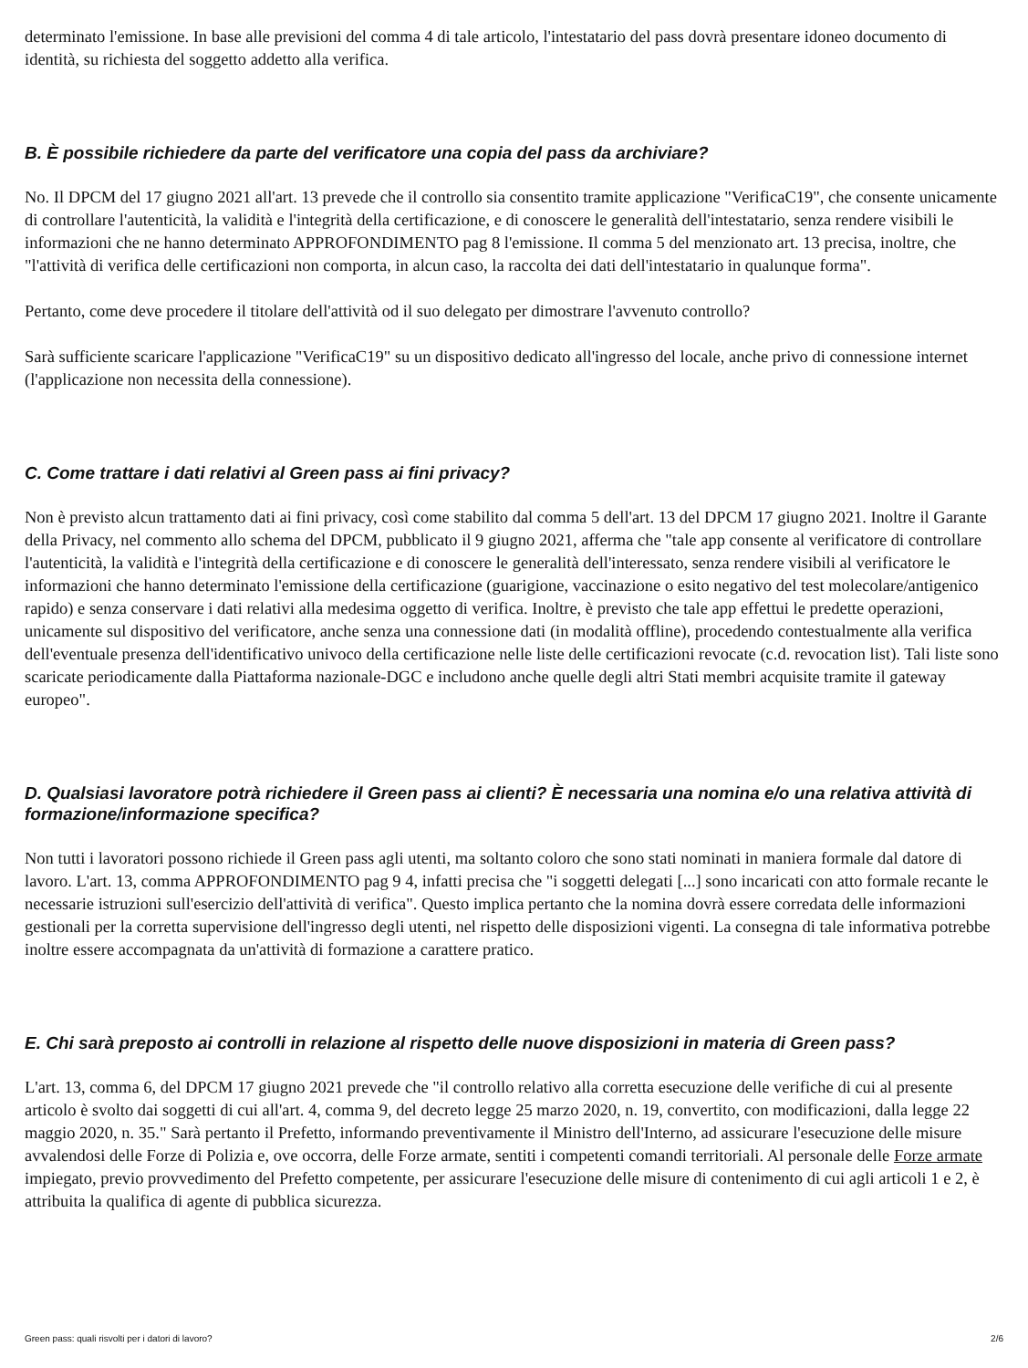determinato l'emissione. In base alle previsioni del comma 4 di tale articolo, l'intestatario del pass dovrà presentare idoneo documento di identità, su richiesta del soggetto addetto alla verifica.
B. È possibile richiedere da parte del verificatore una copia del pass da archiviare?
No. Il DPCM del 17 giugno 2021 all'art. 13 prevede che il controllo sia consentito tramite applicazione "VerificaC19", che consente unicamente di controllare l'autenticità, la validità e l'integrità della certificazione, e di conoscere le generalità dell'intestatario, senza rendere visibili le informazioni che ne hanno determinato APPROFONDIMENTO pag 8 l'emissione. Il comma 5 del menzionato art. 13 precisa, inoltre, che "l'attività di verifica delle certificazioni non comporta, in alcun caso, la raccolta dei dati dell'intestatario in qualunque forma".
Pertanto, come deve procedere il titolare dell'attività od il suo delegato per dimostrare l'avvenuto controllo?
Sarà sufficiente scaricare l'applicazione "VerificaC19" su un dispositivo dedicato all'ingresso del locale, anche privo di connessione internet (l'applicazione non necessita della connessione).
C. Come trattare i dati relativi al Green pass ai fini privacy?
Non è previsto alcun trattamento dati ai fini privacy, così come stabilito dal comma 5 dell'art. 13 del DPCM 17 giugno 2021. Inoltre il Garante della Privacy, nel commento allo schema del DPCM, pubblicato il 9 giugno 2021, afferma che "tale app consente al verificatore di controllare l'autenticità, la validità e l'integrità della certificazione e di conoscere le generalità dell'interessato, senza rendere visibili al verificatore le informazioni che hanno determinato l'emissione della certificazione (guarigione, vaccinazione o esito negativo del test molecolare/antigenico rapido) e senza conservare i dati relativi alla medesima oggetto di verifica. Inoltre, è previsto che tale app effettui le predette operazioni, unicamente sul dispositivo del verificatore, anche senza una connessione dati (in modalità offline), procedendo contestualmente alla verifica dell'eventuale presenza dell'identificativo univoco della certificazione nelle liste delle certificazioni revocate (c.d. revocation list). Tali liste sono scaricate periodicamente dalla Piattaforma nazionale-DGC e includono anche quelle degli altri Stati membri acquisite tramite il gateway europeo".
D. Qualsiasi lavoratore potrà richiedere il Green pass ai clienti? È necessaria una nomina e/o una relativa attività di formazione/informazione specifica?
Non tutti i lavoratori possono richiede il Green pass agli utenti, ma soltanto coloro che sono stati nominati in maniera formale dal datore di lavoro. L'art. 13, comma APPROFONDIMENTO pag 9 4, infatti precisa che "i soggetti delegati [...] sono incaricati con atto formale recante le necessarie istruzioni sull'esercizio dell'attività di verifica". Questo implica pertanto che la nomina dovrà essere corredata delle informazioni gestionali per la corretta supervisione dell'ingresso degli utenti, nel rispetto delle disposizioni vigenti. La consegna di tale informativa potrebbe inoltre essere accompagnata da un'attività di formazione a carattere pratico.
E. Chi sarà preposto ai controlli in relazione al rispetto delle nuove disposizioni in materia di Green pass?
L'art. 13, comma 6, del DPCM 17 giugno 2021 prevede che "il controllo relativo alla corretta esecuzione delle verifiche di cui al presente articolo è svolto dai soggetti di cui all'art. 4, comma 9, del decreto legge 25 marzo 2020, n. 19, convertito, con modificazioni, dalla legge 22 maggio 2020, n. 35." Sarà pertanto il Prefetto, informando preventivamente il Ministro dell'Interno, ad assicurare l'esecuzione delle misure avvalendosi delle Forze di Polizia e, ove occorra, delle Forze armate, sentiti i competenti comandi territoriali. Al personale delle Forze armate impiegato, previo provvedimento del Prefetto competente, per assicurare l'esecuzione delle misure di contenimento di cui agli articoli 1 e 2, è attribuita la qualifica di agente di pubblica sicurezza.
Green pass: quali risvolti per i datori di lavoro? 2/6